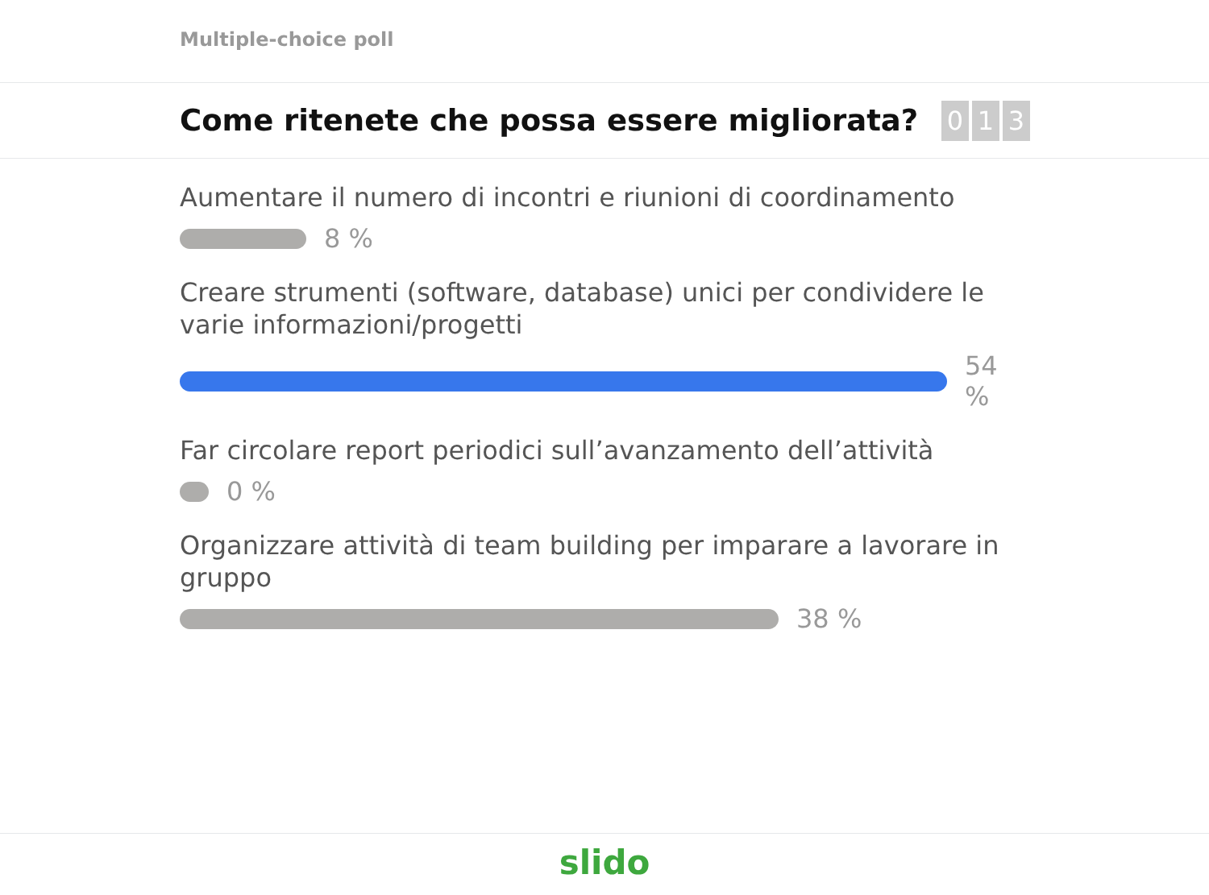Multiple-choice poll
Come ritenete che possa essere migliorata?
0 1 3
Aumentare il numero di incontri e riunioni di coordinamento
8 %
Creare strumenti (software, database) unici per condividere le varie informazioni/progetti
54 %
Far circolare report periodici sull’avanzamento dell’attività
0 %
Organizzare attività di team building per imparare a lavorare in gruppo
38 %
slido